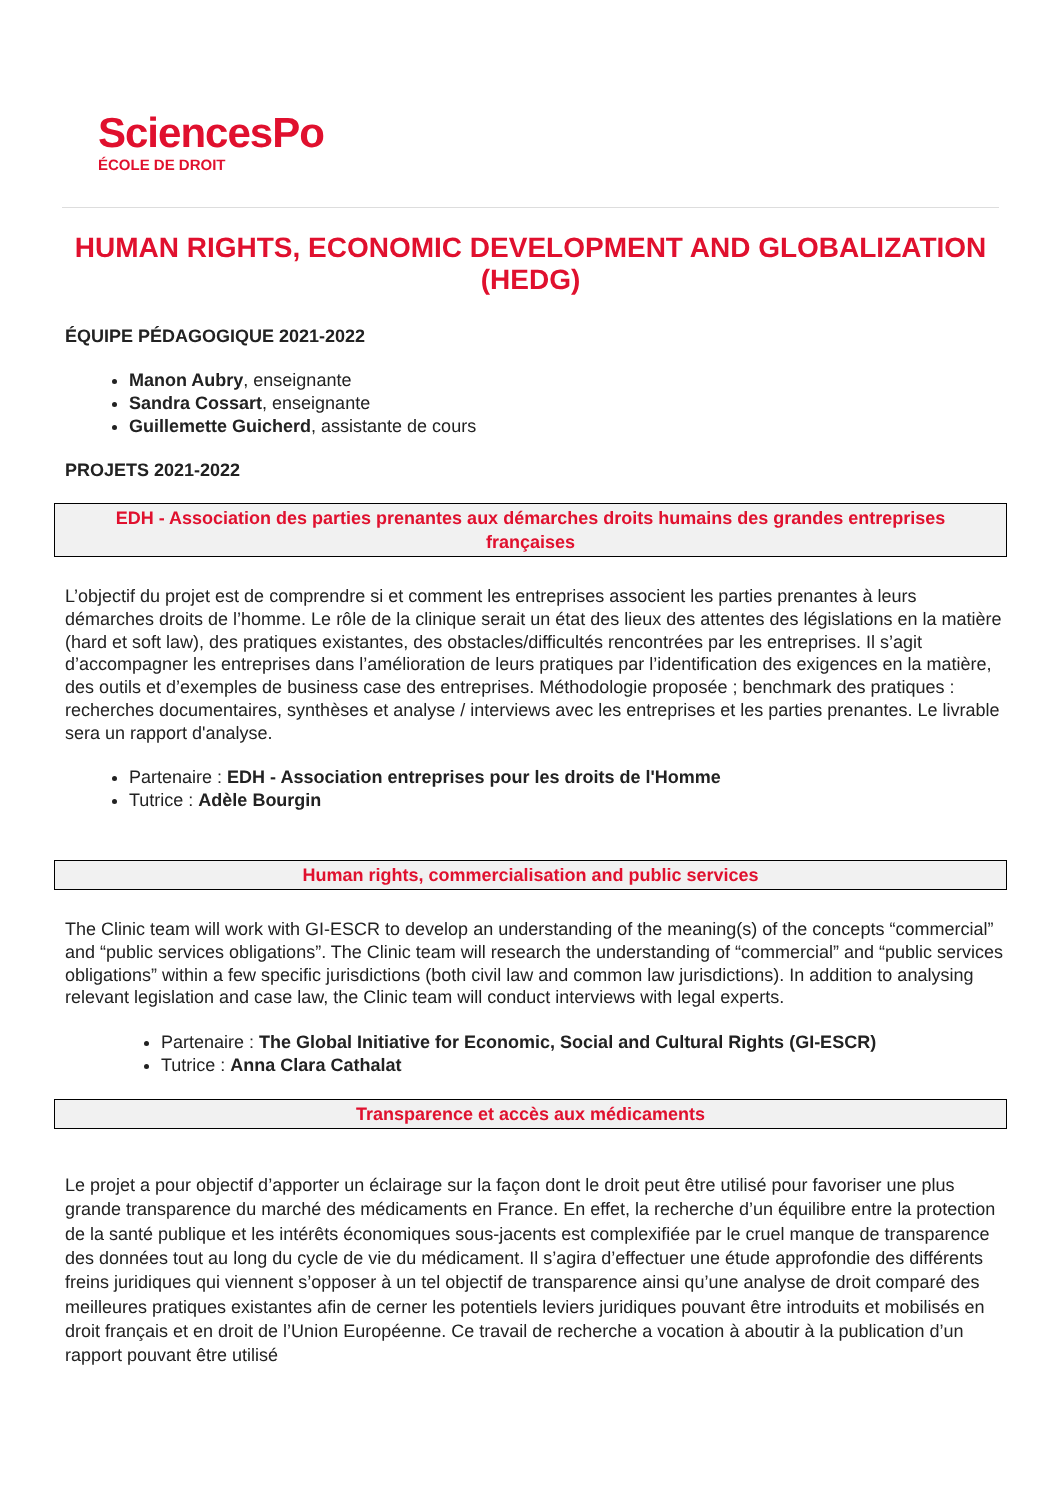SciencesPo
ÉCOLE DE DROIT
HUMAN RIGHTS, ECONOMIC DEVELOPMENT AND GLOBALIZATION (HEDG)
ÉQUIPE PÉDAGOGIQUE 2021-2022
Manon Aubry, enseignante
Sandra Cossart, enseignante
Guillemette Guicherd, assistante de cours
PROJETS 2021-2022
EDH - Association des parties prenantes aux démarches droits humains des grandes entreprises françaises
L’objectif du projet est de comprendre si et comment les entreprises associent les parties prenantes à leurs démarches droits de l’homme. Le rôle de la clinique serait un état des lieux des attentes des législations en la matière (hard et soft law), des pratiques existantes, des obstacles/difficultés rencontrées par les entreprises. Il s’agit d’accompagner les entreprises dans l’amélioration de leurs pratiques par l’identification des exigences en la matière, des outils et d’exemples de business case des entreprises. Méthodologie proposée ; benchmark des pratiques : recherches documentaires, synthèses et analyse / interviews avec les entreprises et les parties prenantes. Le livrable sera un rapport d'analyse.
Partenaire : EDH - Association entreprises pour les droits de l'Homme
Tutrice : Adèle Bourgin
Human rights, commercialisation and public services
The Clinic team will work with GI-ESCR to develop an understanding of the meaning(s) of the concepts “commercial” and “public services obligations”. The Clinic team will research the understanding of “commercial” and “public services obligations” within a few specific jurisdictions (both civil law and common law jurisdictions). In addition to analysing relevant legislation and case law, the Clinic team will conduct interviews with legal experts.
Partenaire : The Global Initiative for Economic, Social and Cultural Rights (GI-ESCR)
Tutrice : Anna Clara Cathalat
Transparence et accès aux médicaments
Le projet a pour objectif d’apporter un éclairage sur la façon dont le droit peut être utilisé pour favoriser une plus grande transparence du marché des médicaments en France. En effet, la recherche d’un équilibre entre la protection de la santé publique et les intérêts économiques sous-jacents est complexifiée par le cruel manque de transparence des données tout au long du cycle de vie du médicament. Il s’agira d’effectuer une étude approfondie des différents freins juridiques qui viennent s’opposer à un tel objectif de transparence ainsi qu’une analyse de droit comparé des meilleures pratiques existantes afin de cerner les potentiels leviers juridiques pouvant être introduits et mobilisés en droit français et en droit de l’Union Européenne. Ce travail de recherche a vocation à aboutir à la publication d’un rapport pouvant être utilisé